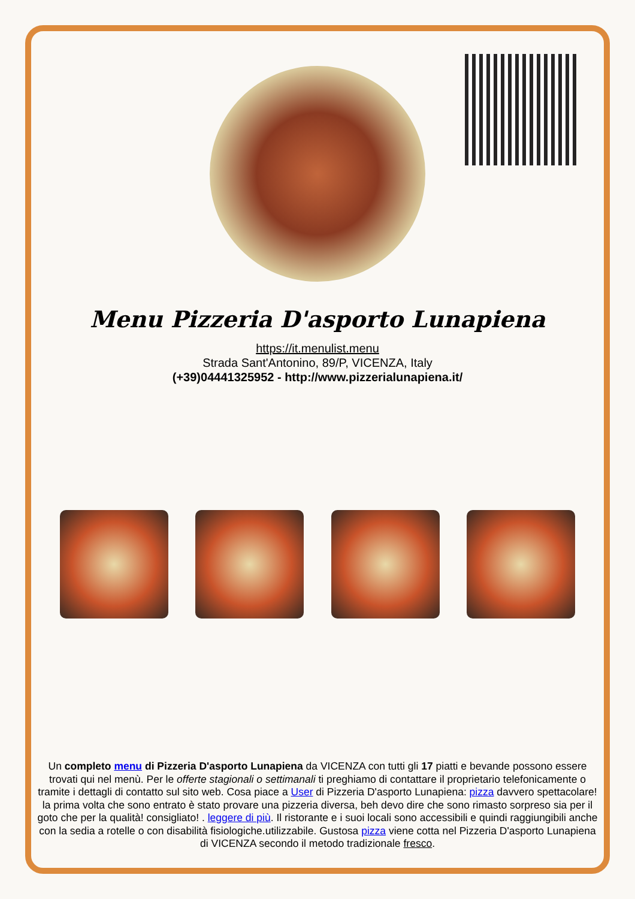Menu Pizzeria D'asporto Lunapiena
https://it.menulist.menu
Strada Sant'Antonino, 89/P, VICENZA, Italy
(+39)04441325952 - http://www.pizzerialunapiena.it/
Un completo menu di Pizzeria D'asporto Lunapiena da VICENZA con tutti gli 17 piatti e bevande possono essere trovati qui nel menù. Per le offerte stagionali o settimanali ti preghiamo di contattare il proprietario telefonicamente o tramite i dettagli di contatto sul sito web. Cosa piace a User di Pizzeria D'asporto Lunapiena: pizza davvero spettacolare! la prima volta che sono entrato è stato provare una pizzeria diversa, beh devo dire che sono rimasto sorpreso sia per il goto che per la qualità! consigliato! . leggere di più. Il ristorante e i suoi locali sono accessibili e quindi raggiungibili anche con la sedia a rotelle o con disabilità fisiologiche.utilizzabile. Gustosa pizza viene cotta nel Pizzeria D'asporto Lunapiena di VICENZA secondo il metodo tradizionale fresco.